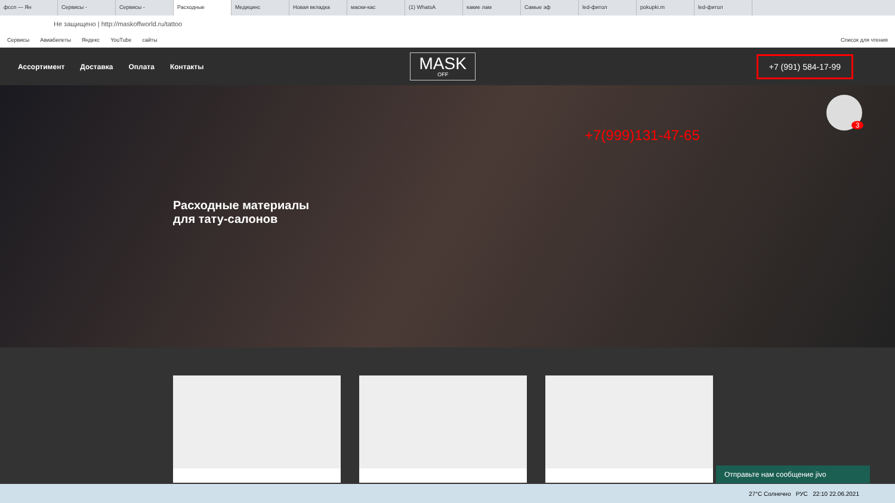фссп — Ян Сервисы - Сервисы - Расходные Медицинс Новая вкладка маски-кас (1) WhatsA какие лам Самые эф led-фитол pokupki.m led-фитол
Не защищено | http://maskoffworld.ru/tattoo
Сервисы Авиабилеты Яндекс YouTube сайты Список для чтения
Ассортимент Доставка Оплата Контакты
MASK
OFF
+7 (991) 584-17-99
+7(999)131-47-65
Расходные материалы
для тату-салонов
3
Отправьте нам сообщение jivo
27°C Солнечно РУС 22:10 22.06.2021